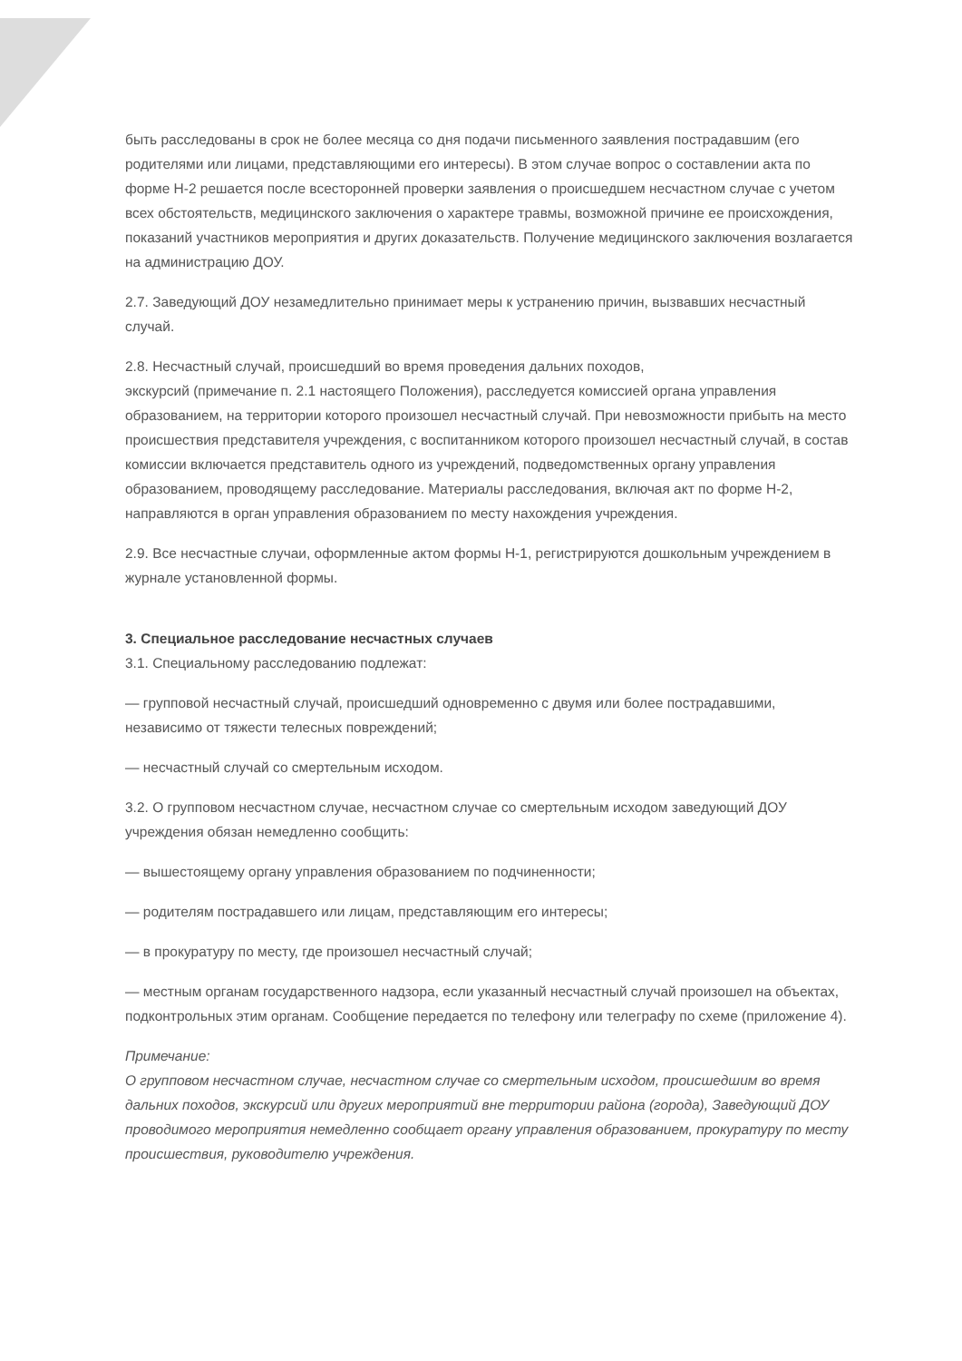быть расследованы в срок не более месяца со дня подачи письменного заявления пострадавшим (его родителями или лицами, представляющими его интересы). В этом случае вопрос о составлении акта по форме Н-2 решается после всесторонней проверки заявления о происшедшем несчастном случае с учетом всех обстоятельств, медицинского заключения о характере травмы, возможной причине ее происхождения, показаний участников мероприятия и других доказательств. Получение медицинского заключения возлагается на администрацию ДОУ.
2.7. Заведующий ДОУ незамедлительно принимает меры к устранению причин, вызвавших несчастный случай.
2.8. Несчастный случай, происшедший во время проведения дальних походов,
экскурсий (примечание п. 2.1 настоящего Положения), расследуется комиссией органа управления образованием, на территории которого произошел несчастный случай. При невозможности прибыть на место происшествия представителя учреждения, с воспитанником которого произошел несчастный случай, в состав комиссии включается представитель одного из учреждений, подведомственных органу управления образованием, проводящему расследование. Материалы расследования, включая акт по форме Н-2, направляются в орган управления образованием по месту нахождения учреждения.
2.9. Все несчастные случаи, оформленные актом формы Н-1, регистрируются дошкольным учреждением в журнале установленной формы.
3. Специальное расследование несчастных случаев
3.1. Специальному расследованию подлежат:
— групповой несчастный случай, происшедший одновременно с двумя или более пострадавшими, независимо от тяжести телесных повреждений;
— несчастный случай со смертельным исходом.
3.2. О групповом несчастном случае, несчастном случае со смертельным исходом заведующий ДОУ учреждения обязан немедленно сообщить:
— вышестоящему органу управления образованием по подчиненности;
— родителям пострадавшего или лицам, представляющим его интересы;
— в прокуратуру по месту, где произошел несчастный случай;
— местным органам государственного надзора, если указанный несчастный случай произошел на объектах, подконтрольных этим органам. Сообщение передается по телефону или телеграфу по схеме (приложение 4).
Примечание:
О групповом несчастном случае, несчастном случае со смертельным исходом, происшедшим во время дальних походов, экскурсий или других мероприятий вне территории района (города), Заведующий ДОУ проводимого мероприятия немедленно сообщает органу управления образованием, прокуратуру по месту происшествия, руководителю учреждения.